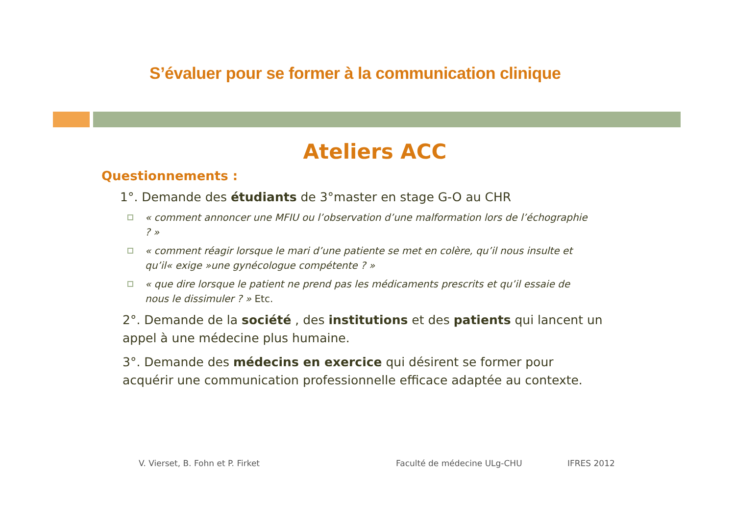S’évaluer pour se former à la communication clinique
Ateliers ACC
Questionnements :
1°. Demande des étudiants de 3°master en stage G-O au CHR
« comment annoncer une MFIU ou l’observation d’une malformation lors de l’échographie ? »
« comment réagir lorsque le mari d’une patiente se met en colère, qu’il nous insulte et qu’il« exige »une gynécologue compétente ? »
« que dire lorsque le patient ne prend pas les médicaments prescrits et qu’il essaie de nous le dissimuler ? » Etc.
2°. Demande de la société , des institutions et des patients qui lancent un appel à une médecine plus humaine.
3°. Demande des médecins en exercice qui désirent se former pour acquérir une communication professionnelle efficace adaptée au contexte.
V. Vierset, B. Fohn et P. Firket
Faculté de médecine ULg-CHU IFRES 2012